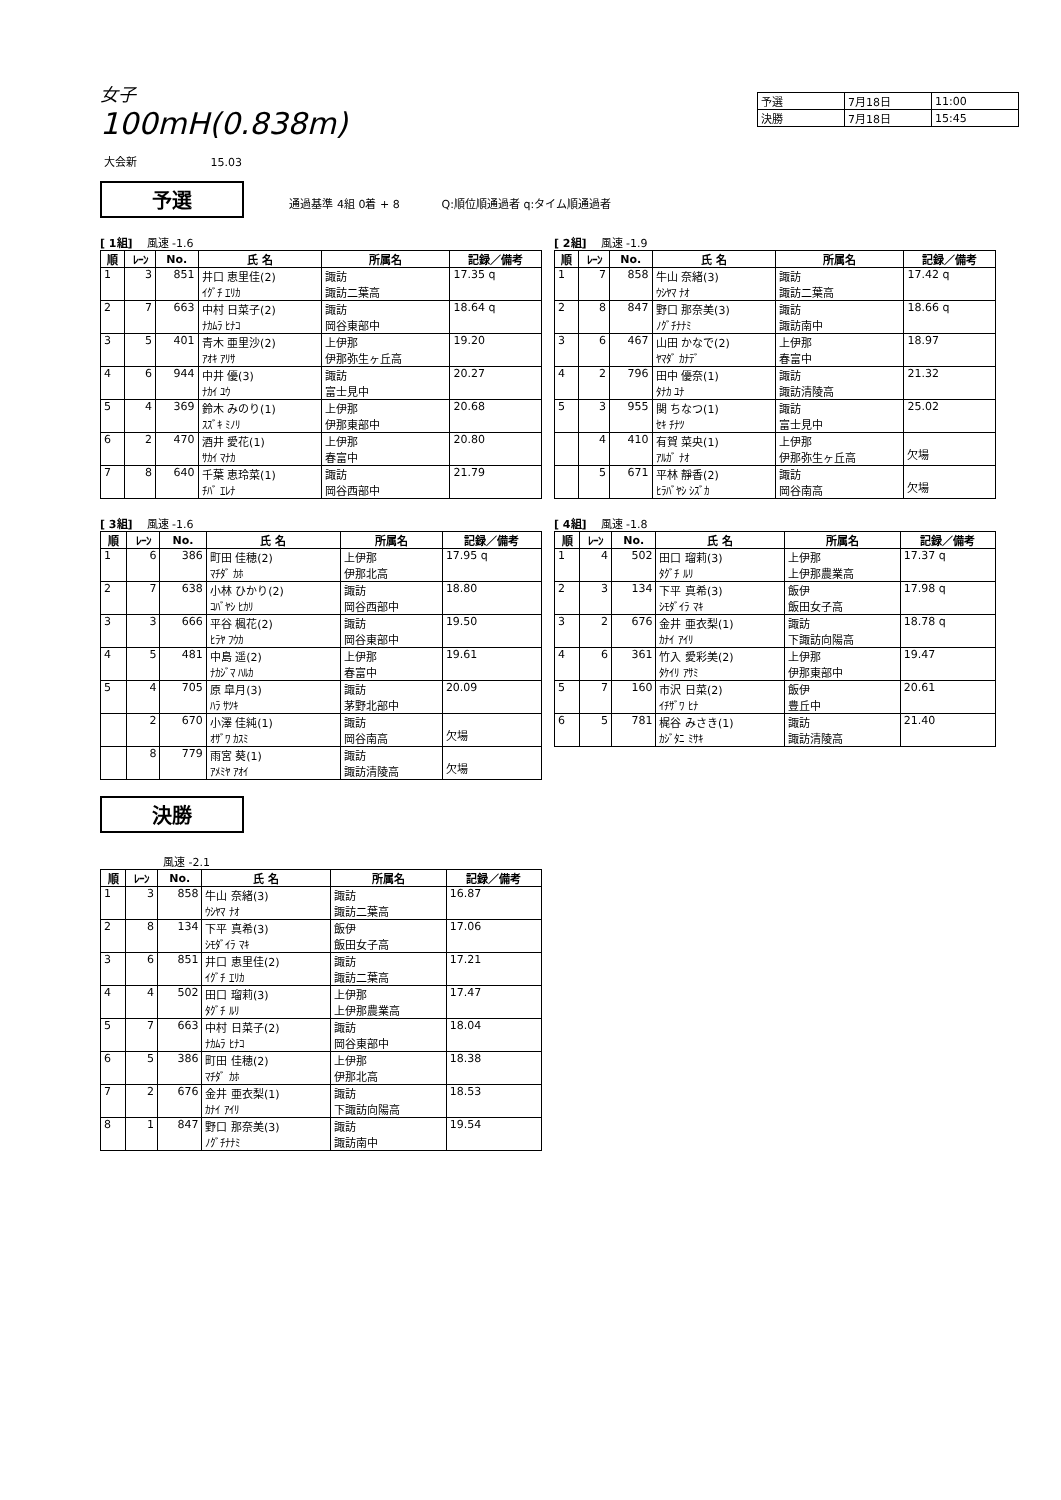女子
100mH(0.838m)
| 予選 | 7月18日 | 11:00 |
| 決勝 | 7月18日 | 15:45 |
大会新 15.03
予選 通過基準 4組 0着 + 8 Q:順位順通過者 q:タイム順通過者
[ 1組] 風速 -1.6
| 順 | ﾚｰﾝ | No. | 氏 名 | 所属名 | 記録／備考 |
| --- | --- | --- | --- | --- | --- |
| 1 | 3 | 851 | 井口 恵里佳(2) ｲｸﾞﾁ ｴﾘｶ | 諏訪 諏訪二葉高 | 17.35 q |
| 2 | 7 | 663 | 中村 日菜子(2) ﾅｶﾑﾗ ﾋﾅｺ | 諏訪 岡谷東部中 | 18.64 q |
| 3 | 5 | 401 | 青木 亜里沙(2) ｱｵｷ ｱﾘｻ | 上伊那 伊那弥生ヶ丘高 | 19.20 |
| 4 | 6 | 944 | 中井 優(3) ﾅｶｲ ﾕｳ | 諏訪 富士見中 | 20.27 |
| 5 | 4 | 369 | 鈴木 みのり(1) ｽｽﾞｷ ﾐﾉﾘ | 上伊那 伊那東部中 | 20.68 |
| 6 | 2 | 470 | 酒井 愛花(1) ｻｶｲ ﾏﾅｶ | 上伊那 春富中 | 20.80 |
| 7 | 8 | 640 | 千葉 恵玲菜(1) ﾁﾊﾞ ｴﾚﾅ | 諏訪 岡谷西部中 | 21.79 |
[ 2組] 風速 -1.9
| 順 | ﾚｰﾝ | No. | 氏 名 | 所属名 | 記録／備考 |
| --- | --- | --- | --- | --- | --- |
| 1 | 7 | 858 | 牛山 奈緒(3) ｳｼﾔﾏ ﾅｵ | 諏訪 諏訪二葉高 | 17.42 q |
| 2 | 8 | 847 | 野口 那奈美(3) ﾉｸﾞﾁﾅﾅﾐ | 諏訪 諏訪南中 | 18.66 q |
| 3 | 6 | 467 | 山田 かなで(2) ﾔﾏﾀﾞ ｶﾅﾃﾞ | 上伊那 春富中 | 18.97 |
| 4 | 2 | 796 | 田中 優奈(1) ﾀﾅｶ ﾕﾅ | 諏訪 諏訪清陵高 | 21.32 |
| 5 | 3 | 955 | 関 ちなつ(1) ｾｷ ﾁﾅﾂ | 諏訪 富士見中 | 25.02 |
| | 4 | 410 | 有賀 菜央(1) ｱﾙｶﾞ ﾅｵ | 上伊那 伊那弥生ヶ丘高 | 欠場 |
| | 5 | 671 | 平林 靜香(2) ﾋﾗﾊﾞﾔｼ ｼｽﾞｶ | 諏訪 岡谷南高 | 欠場 |
[ 3組] 風速 -1.6
| 順 | ﾚｰﾝ | No. | 氏 名 | 所属名 | 記録／備考 |
| --- | --- | --- | --- | --- | --- |
| 1 | 6 | 386 | 町田 佳穂(2) ﾏﾁﾀﾞ ｶﾎ | 上伊那 伊那北高 | 17.95 q |
| 2 | 7 | 638 | 小林 ひかり(2) ｺﾊﾞﾔｼ ﾋｶﾘ | 諏訪 岡谷西部中 | 18.80 |
| 3 | 3 | 666 | 平谷 楓花(2) ﾋﾗﾔ ﾌｳｶ | 諏訪 岡谷東部中 | 19.50 |
| 4 | 5 | 481 | 中島 遥(2) ﾅｶｼﾞﾏ ﾊﾙｶ | 上伊那 春富中 | 19.61 |
| 5 | 4 | 705 | 原 皐月(3) ﾊﾗ ｻﾂｷ | 諏訪 茅野北部中 | 20.09 |
| | 2 | 670 | 小澤 佳純(1) ｵｻﾞﾜ ｶｽﾐ | 諏訪 岡谷南高 | 欠場 |
| | 8 | 779 | 雨宮 葵(1) ｱﾒﾐﾔ ｱｵｲ | 諏訪 諏訪清陵高 | 欠場 |
[ 4組] 風速 -1.8
| 順 | ﾚｰﾝ | No. | 氏 名 | 所属名 | 記録／備考 |
| --- | --- | --- | --- | --- | --- |
| 1 | 4 | 502 | 田口 瑠莉(3) ﾀｸﾞﾁ ﾙﾘ | 上伊那 上伊那農業高 | 17.37 q |
| 2 | 3 | 134 | 下平 真希(3) ｼﾓﾀﾞｲﾗ ﾏｷ | 飯伊 飯田女子高 | 17.98 q |
| 3 | 2 | 676 | 金井 亜衣梨(1) ｶﾅｲ ｱｲﾘ | 諏訪 下諏訪向陽高 | 18.78 q |
| 4 | 6 | 361 | 竹入 愛彩美(2) ﾀｹｲﾘ ｱｻﾐ | 上伊那 伊那東部中 | 19.47 |
| 5 | 7 | 160 | 市沢 日菜(2) ｲﾁｻﾞﾜ ﾋﾅ | 飯伊 豊丘中 | 20.61 |
| 6 | 5 | 781 | 梶谷 みさき(1) ｶｼﾞﾀﾆ ﾐｻｷ | 諏訪 諏訪清陵高 | 21.40 |
決勝
風速 -2.1
| 順 | ﾚｰﾝ | No. | 氏 名 | 所属名 | 記録／備考 |
| --- | --- | --- | --- | --- | --- |
| 1 | 3 | 858 | 牛山 奈緒(3) ｳｼﾔﾏ ﾅｵ | 諏訪 諏訪二葉高 | 16.87 |
| 2 | 8 | 134 | 下平 真希(3) ｼﾓﾀﾞｲﾗ ﾏｷ | 飯伊 飯田女子高 | 17.06 |
| 3 | 6 | 851 | 井口 恵里佳(2) ｲｸﾞﾁ ｴﾘｶ | 諏訪 諏訪二葉高 | 17.21 |
| 4 | 4 | 502 | 田口 瑠莉(3) ﾀｸﾞﾁ ﾙﾘ | 上伊那 上伊那農業高 | 17.47 |
| 5 | 7 | 663 | 中村 日菜子(2) ﾅｶﾑﾗ ﾋﾅｺ | 諏訪 岡谷東部中 | 18.04 |
| 6 | 5 | 386 | 町田 佳穂(2) ﾏﾁﾀﾞ ｶﾎ | 上伊那 伊那北高 | 18.38 |
| 7 | 2 | 676 | 金井 亜衣梨(1) ｶﾅｲ ｱｲﾘ | 諏訪 下諏訪向陽高 | 18.53 |
| 8 | 1 | 847 | 野口 那奈美(3) ﾉｸﾞﾁﾅﾅﾐ | 諏訪 諏訪南中 | 19.54 |